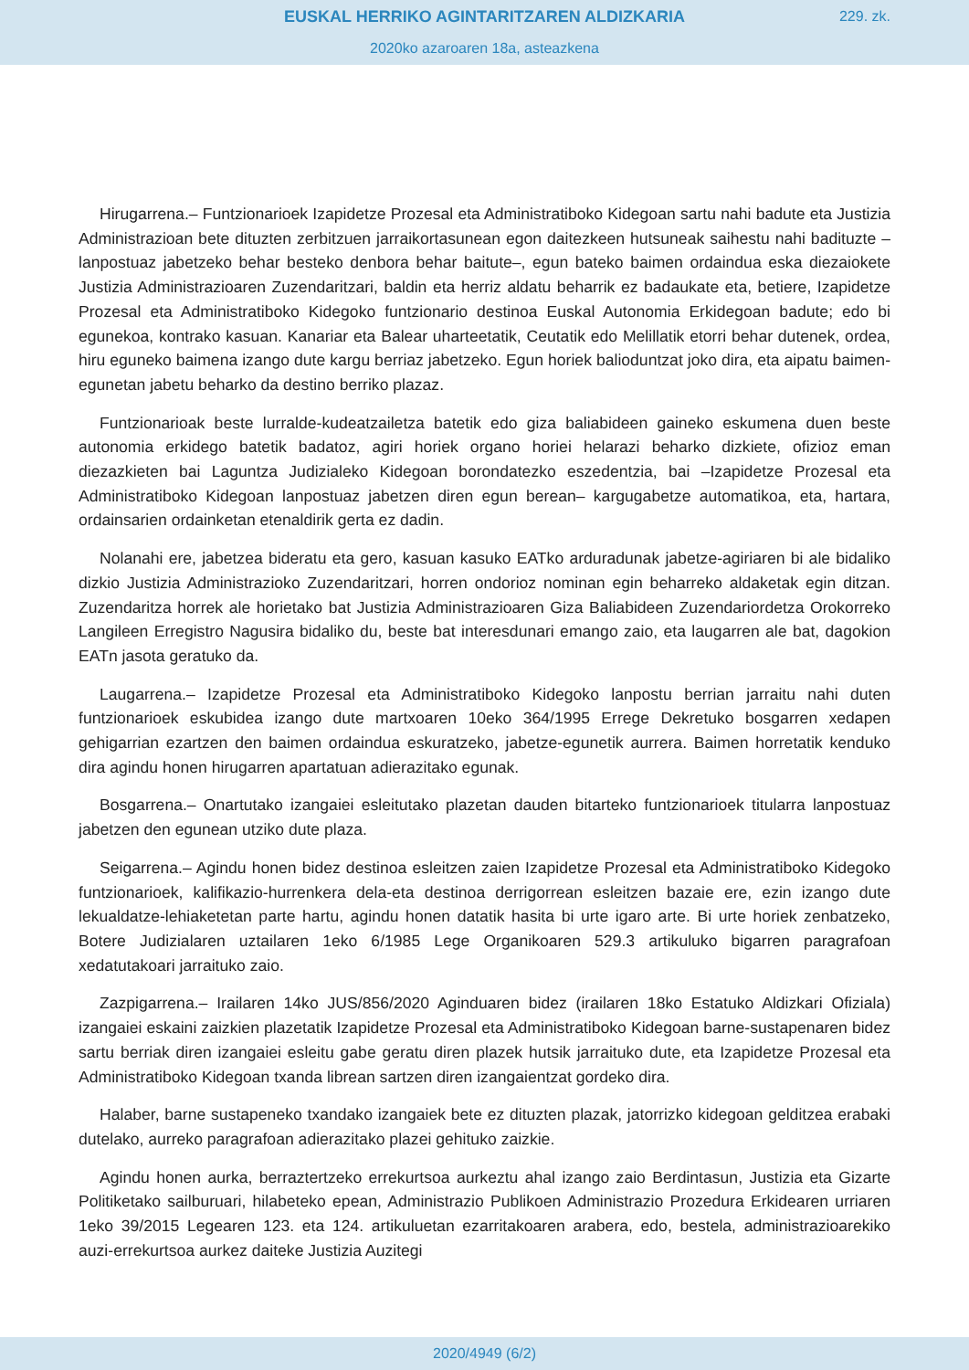EUSKAL HERRIKO AGINTARITZAREN ALDIZKARIA
229. zk.
2020ko azaroaren 18a, asteazkena
Hirugarrena.– Funtzionarioek Izapidetze Prozesal eta Administratiboko Kidegoan sartu nahi badute eta Justizia Administrazioan bete dituzten zerbitzuen jarraikortasunean egon daitezkeen hutsuneak saihestu nahi badituzte –lanpostuaz jabetzeko behar besteko denbora behar baitute–, egun bateko baimen ordaindua eska diezaiokete Justizia Administrazioaren Zuzendaritzari, baldin eta herriz aldatu beharrik ez badaukate eta, betiere, Izapidetze Prozesal eta Administratiboko Kidegoko funtzionario destinoa Euskal Autonomia Erkidegoan badute; edo bi egunekoa, kontrako kasuan. Kanariar eta Balear uharteetatik, Ceutatik edo Melillatik etorri behar dutenek, ordea, hiru eguneko baimena izango dute kargu berriaz jabetzeko. Egun horiek baliodunt­zat joko dira, eta aipatu baimen-egunetan jabetu beharko da destino berriko plazaz.
Funtzionarioak beste lurralde-kudeatzailetza batetik edo giza baliabideen gaineko eskumena duen beste autonomia erkidego batetik badatoz, agiri horiek organo horiei helarazi beharko dizkiete, ofizioz eman diezazkieten bai Laguntza Judizialeko Kidegoan borondatezko eszedentzia, bai –Izapidetze Prozesal eta Administratiboko Kidegoan lanpostuaz jabetzen diren egun berean– kargugabetze automatikoa, eta, hartara, ordainsarien ordainketan etenaldirik gerta ez dadin.
Nolanahi ere, jabetzea bideratu eta gero, kasuan kasuko EATko arduradunak jabetze-agiriaren bi ale bidaliko dizkio Justizia Administrazioko Zuzendaritzari, horren ondorioz nominan egin beharreko aldaketak egin ditzan. Zuzendaritza horrek ale horietako bat Justizia Administrazioaren Giza Baliabideen Zuzendariordetza Orokorreko Langileen Erregistro Nagusira bidaliko du, beste bat interesdunari emango zaio, eta laugarren ale bat, dagokion EATn jasota geratuko da.
Laugarrena.– Izapidetze Prozesal eta Administratiboko Kidegoko lanpostu berrian jarraitu nahi duten funtzionarioek eskubidea izango dute martxoaren 10eko 364/1995 Errege Dekretuko bosgarren xedapen gehigarrian ezartzen den baimen ordaindua eskuratzeko, jabetze-egunetik aurrera. Baimen horretatik kenduko dira agindu honen hirugarren apartatuan adierazitako egunak.
Bosgarrena.– Onartutako izangaiei esleitutako plazetan dauden bitarteko funtzionarioek titularra lanpostuaz jabetzen den egunean utziko dute plaza.
Seigarrena.– Agindu honen bidez destinoa esleitzen zaien Izapidetze Prozesal eta Administratiboko Kidegoko funtzionarioek, kalifikazio-hurrenkera dela-eta destinoa derrigorrean esleitzen bazaie ere, ezin izango dute lekualdatze-lehiaketetan parte hartu, agindu honen datatik hasita bi urte igaro arte. Bi urte horiek zenbatzeko, Botere Judizialaren uztailaren 1eko 6/1985 Lege Organikoaren 529.3 artikuluko bigarren paragrafoan xedatutakoari jarraituko zaio.
Zazpigarrena.– Irailaren 14ko JUS/856/2020 Aginduaren bidez (irailaren 18ko Estatuko Aldizkari Ofiziala) izangaiei eskaini zaizkien plazetatik Izapidetze Prozesal eta Administratiboko Kidegoan barne-sustapenaren bidez sartu berriak diren izangaiei esleitu gabe geratu diren plazek hutsik jarraituko dute, eta Izapidetze Prozesal eta Administratiboko Kidegoan txanda librean sartzen diren izangaientzat gordeko dira.
Halaber, barne sustapeneko txandako izangaiek bete ez dituzten plazak, jatorrizko kidegoan gelditzea erabaki dutelako, aurreko paragrafoan adierazitako plazei gehituko zaizkie.
Agindu honen aurka, berraztertzeko errekurtsoa aurkeztu ahal izango zaio Berdintasun, Justizia eta Gizarte Politiketako sailburuari, hilabeteko epean, Administrazio Publikoen Administrazio Prozedura Erkidearen urriaren 1eko 39/2015 Legearen 123. eta 124. artikuluetan ezarritakoaren arabera, edo, bestela, administrazioarekiko auzi-errekurtsoa aurkez daiteke Justizia Auzitegi
2020/4949 (6/2)